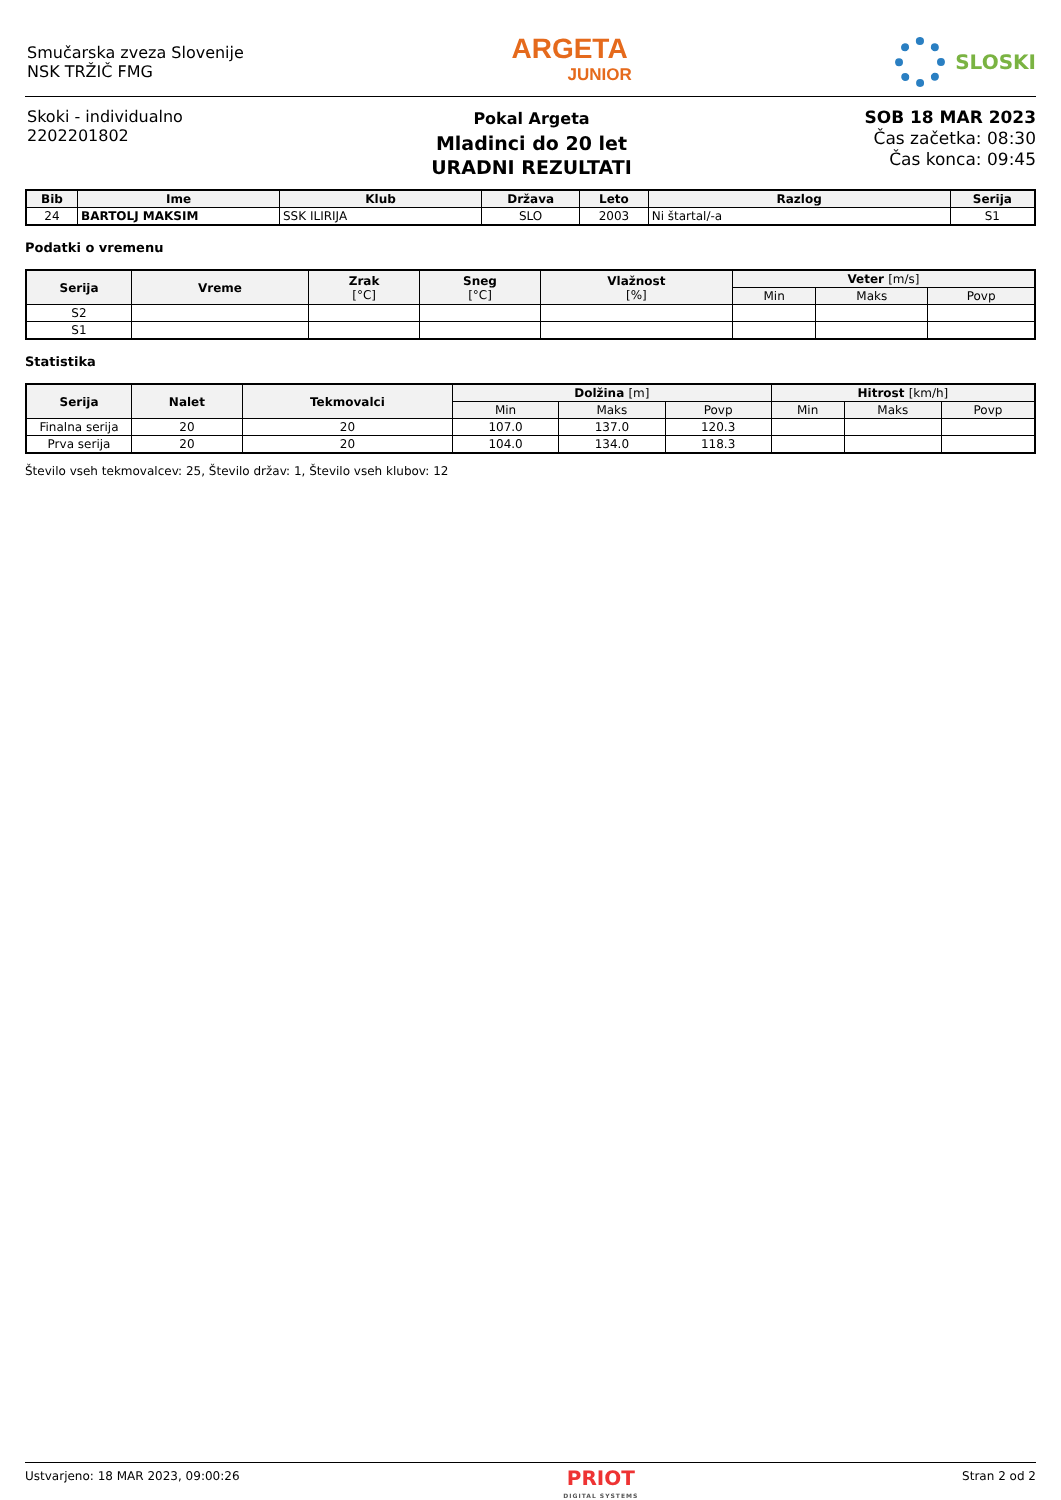Smučarska zveza Slovenije
NSK TRŽIČ FMG
ARGETA
JUNIOR
SLOSKI
Skoki - individualno
2202201802
Pokal Argeta
Mladinci do 20 let
URADNI REZULTATI
SOB 18 MAR 2023
Čas začetka: 08:30
Čas konca: 09:45
| Bib | Ime | Klub | Država | Leto | Razlog | Serija |
| --- | --- | --- | --- | --- | --- | --- |
| 24 | BARTOLJ MAKSIM | SSK ILIRIJA | SLO | 2003 | Ni štartal/-a | S1 |
Podatki o vremenu
| Serija | Vreme | Zrak [°C] | Sneg [°C] | Vlažnost [%] | Veter [m/s] | | |
| --- | --- | --- | --- | --- | --- | --- | --- |
| | | | | | Min | Maks | Povp |
| S2 | | | | | | | |
| S1 | | | | | | | |
Statistika
| Serija | Nalet | Tekmovalci | Dolžina [m] | | | Hitrost [km/h] | | |
| --- | --- | --- | --- | --- | --- | --- | --- | --- |
| | | | Min | Maks | Povp | Min | Maks | Povp |
| Finalna serija | 20 | 20 | 107.0 | 137.0 | 120.3 | | | |
| Prva serija | 20 | 20 | 104.0 | 134.0 | 118.3 | | | |
Število vseh tekmovalcev: 25, Število držav: 1, Število vseh klubov: 12
Ustvarjeno: 18 MAR 2023, 09:00:26
PRIOT
DIGITAL SYSTEMS
Stran 2 od 2